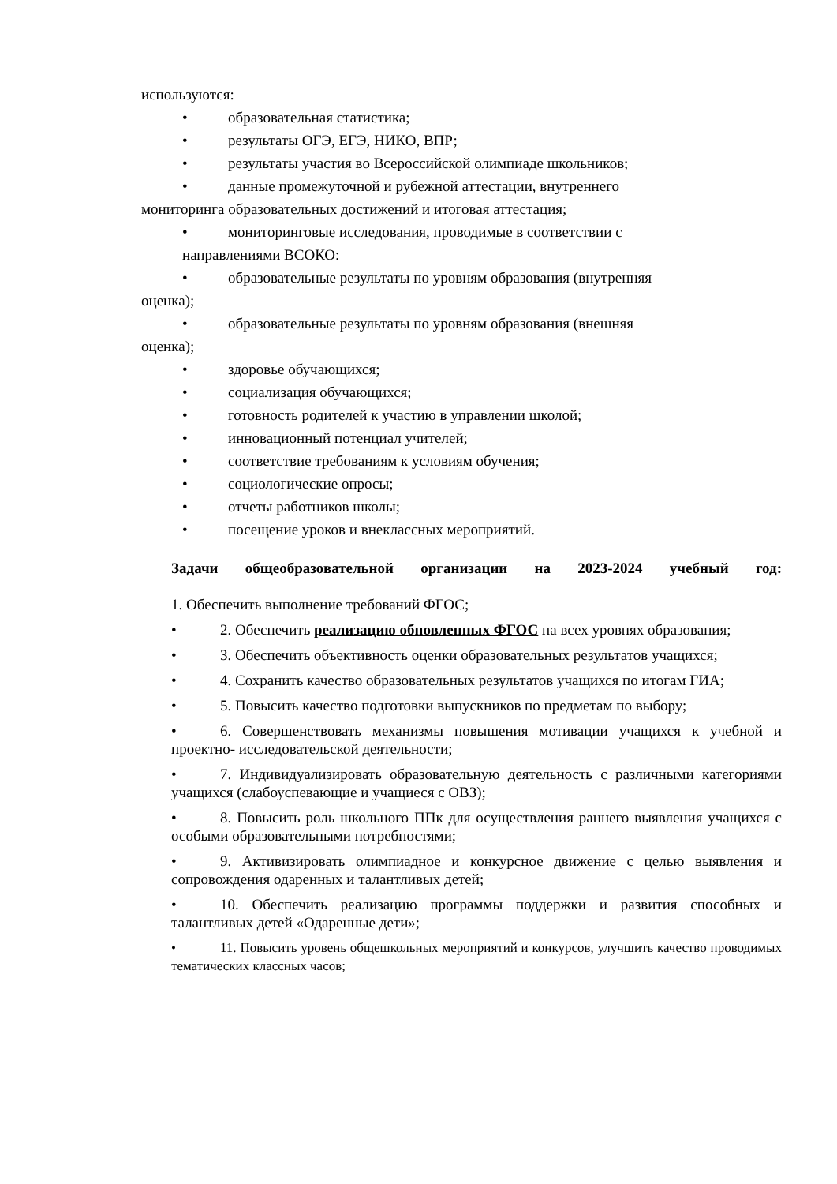используются:
• образовательная статистика;
• результаты ОГЭ, ЕГЭ, НИКО, ВПР;
• результаты участия во Всероссийской олимпиаде школьников;
• данные промежуточной и рубежной аттестации, внутреннего
мониторинга образовательных достижений и итоговая аттестация;
• мониторинговые исследования, проводимые в соответствии с
направлениями ВСОКО:
• образовательные результаты по уровням образования (внутренняя
оценка);
• образовательные результаты по уровням образования (внешняя
оценка);
• здоровье обучающихся;
• социализация обучающихся;
• готовность родителей к участию в управлении школой;
• инновационный потенциал учителей;
• соответствие требованиям к условиям обучения;
• социологические опросы;
• отчеты работников школы;
• посещение уроков и внеклассных мероприятий.
Задачи общеобразовательной организации на 2023-2024 учебный год:
1. Обеспечить выполнение требований ФГОС;
• 2. Обеспечить реализацию обновленных ФГОС на всех уровнях образования;
• 3. Обеспечить объективность оценки образовательных результатов учащихся;
• 4. Сохранить качество образовательных результатов учащихся по итогам ГИА;
• 5. Повысить качество подготовки выпускников по предметам по выбору;
• 6. Совершенствовать механизмы повышения мотивации учащихся к учебной и проектно- исследовательской деятельности;
• 7. Индивидуализировать образовательную деятельность с различными категориями учащихся (слабоуспевающие и учащиеся с ОВЗ);
• 8. Повысить роль школьного ППк для осуществления раннего выявления учащихся с особыми образовательными потребностями;
• 9. Активизировать олимпиадное и конкурсное движение с целью выявления и сопровождения одаренных и талантливых детей;
• 10. Обеспечить реализацию программы поддержки и развития способных и талантливых детей «Одаренные дети»;
• 11. Повысить уровень общешкольных мероприятий и конкурсов, улучшить качество проводимых тематических классных часов;